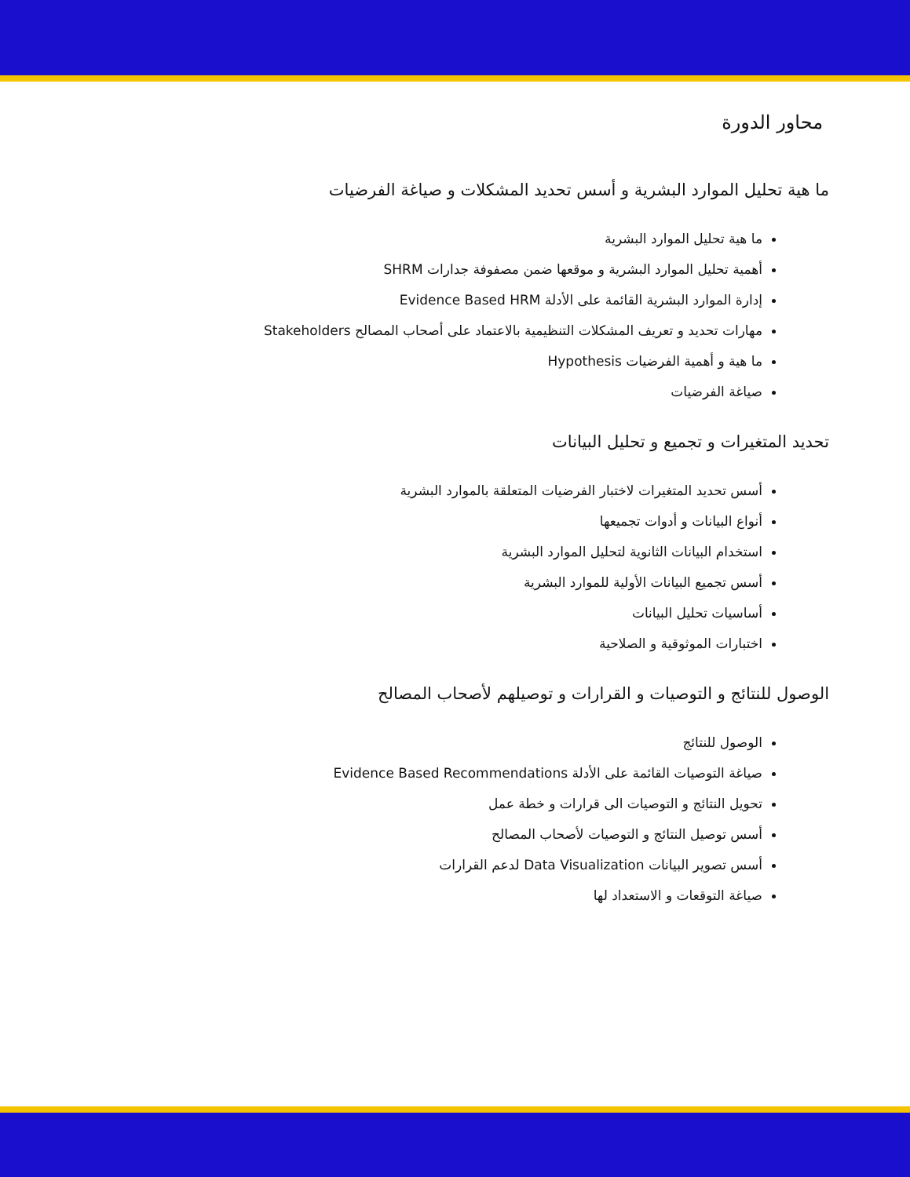محاور الدورة
ما هية تحليل الموارد البشرية و أسس تحديد المشكلات و صياغة الفرضيات
ما هية تحليل الموارد البشرية
أهمية تحليل الموارد البشرية و موقعها ضمن مصفوفة جدارات SHRM
إدارة الموارد البشرية القائمة على الأدلة Evidence Based HRM
مهارات تحديد و تعريف المشكلات التنظيمية بالاعتماد على أصحاب المصالح Stakeholders
ما هية و أهمية الفرضيات Hypothesis
صياغة الفرضيات
تحديد المتغيرات و تجميع و تحليل البيانات
أسس تحديد المتغيرات لاختبار الفرضيات المتعلقة بالموارد البشرية
أنواع البيانات و أدوات تجميعها
استخدام البيانات الثانوية لتحليل الموارد البشرية
أسس تجميع البيانات الأولية للموارد البشرية
أساسيات تحليل البيانات
اختبارات الموثوقية و الصلاحية
الوصول للنتائج و التوصيات و القرارات و توصيلهم لأصحاب المصالح
الوصول للنتائج
صياغة التوصيات القائمة على الأدلة Evidence Based Recommendations
تحويل النتائج و التوصيات الى قرارات و خطة عمل
أسس توصيل النتائج و التوصيات لأصحاب المصالح
أسس تصوير البيانات Data Visualization لدعم القرارات
صياغة التوقعات و الاستعداد لها